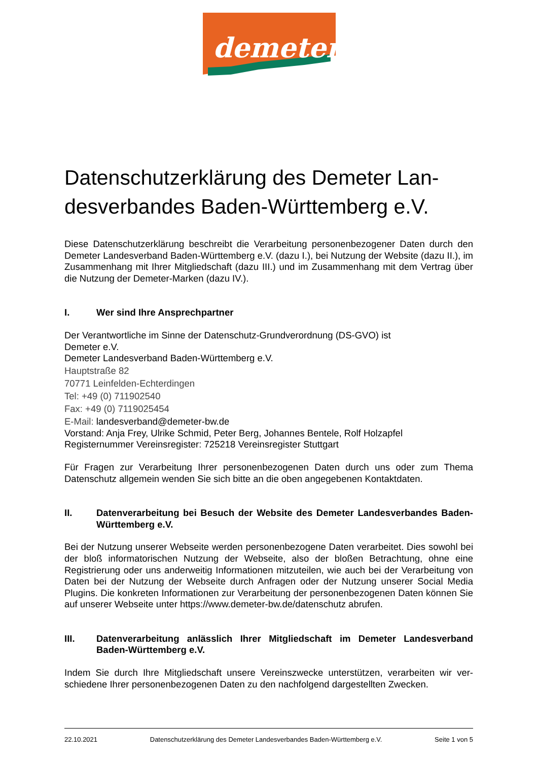demeter
Datenschutzerklärung des Demeter Lan-desverbandes Baden-Württemberg e.V.
Diese Datenschutzerklärung beschreibt die Verarbeitung personenbezogener Daten durch den Demeter Landesverband Baden-Württemberg e.V. (dazu I.), bei Nutzung der Website (dazu II.), im Zusammenhang mit Ihrer Mitgliedschaft (dazu III.) und im Zusammenhang mit dem Vertrag über die Nutzung der Demeter-Marken (dazu IV.).
I. Wer sind Ihre Ansprechpartner
Der Verantwortliche im Sinne der Datenschutz-Grundverordnung (DS-GVO) ist
Demeter e.V.
Demeter Landesverband Baden-Württemberg e.V.
Hauptstraße 82
70771 Leinfelden-Echterdingen
Tel: +49 (0) 711902540
Fax: +49 (0) 7119025454
E-Mail: landesverband@demeter-bw.de
Vorstand: Anja Frey, Ulrike Schmid, Peter Berg, Johannes Bentele, Rolf Holzapfel
Registernummer Vereinsregister: 725218 Vereinsregister Stuttgart
Für Fragen zur Verarbeitung Ihrer personenbezogenen Daten durch uns oder zum Thema Datenschutz allgemein wenden Sie sich bitte an die oben angegebenen Kontaktdaten.
II. Datenverarbeitung bei Besuch der Website des Demeter Landesverbandes Baden-Württemberg e.V.
Bei der Nutzung unserer Webseite werden personenbezogene Daten verarbeitet. Dies sowohl bei der bloß informatorischen Nutzung der Webseite, also der bloßen Betrachtung, ohne eine Registrierung oder uns anderweitig Informationen mitzuteilen, wie auch bei der Verarbeitung von Daten bei der Nutzung der Webseite durch Anfragen oder der Nutzung unserer Social Media Plugins. Die konkreten Informationen zur Verarbeitung der personenbezogenen Daten können Sie auf unserer Webseite unter https://www.demeter-bw.de/datenschutz abrufen.
III. Datenverarbeitung anlässlich Ihrer Mitgliedschaft im Demeter Landesverband Baden-Württemberg e.V.
Indem Sie durch Ihre Mitgliedschaft unsere Vereinszwecke unterstützen, verarbeiten wir ver-schiedene Ihrer personenbezogenen Daten zu den nachfolgend dargestellten Zwecken.
22.10.2021 Datenschutzerklärung des Demeter Landesverbandes Baden-Württemberg e.V. Seite 1 von 5